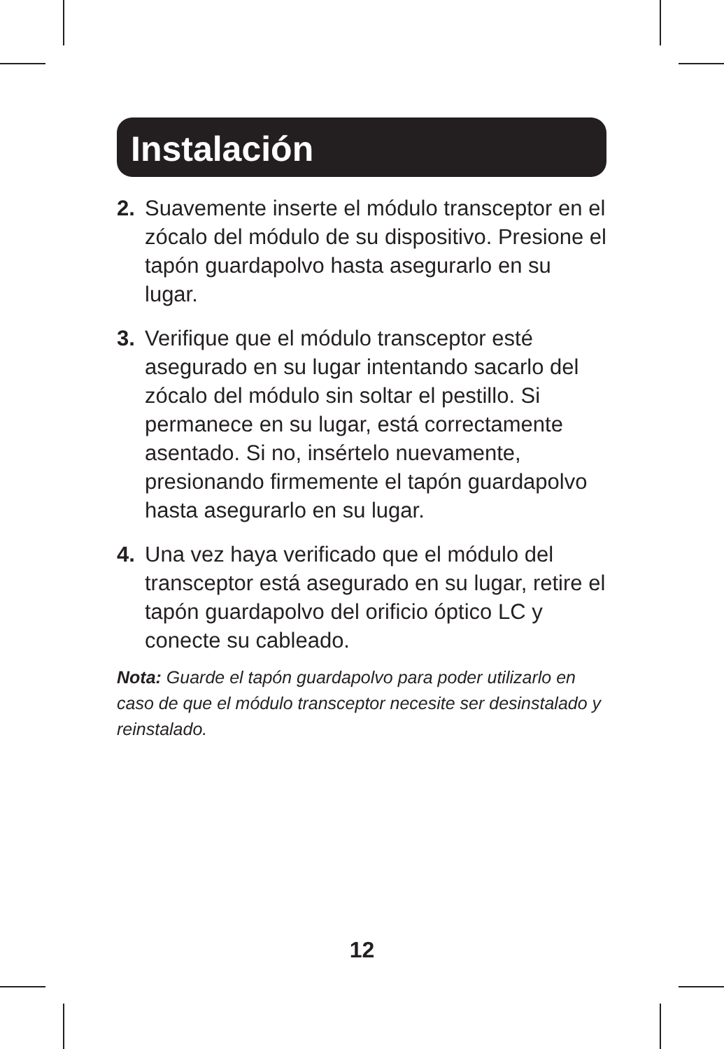Instalación
2. Suavemente inserte el módulo transceptor en el zócalo del módulo de su dispositivo. Presione el tapón guardapolvo hasta asegurarlo en su lugar.
3. Verifique que el módulo transceptor esté asegurado en su lugar intentando sacarlo del zócalo del módulo sin soltar el pestillo. Si permanece en su lugar, está correctamente asentado. Si no, insértelo nuevamente, presionando firmemente el tapón guardapolvo hasta asegurarlo en su lugar.
4. Una vez haya verificado que el módulo del transceptor está asegurado en su lugar, retire el tapón guardapolvo del orificio óptico LC y conecte su cableado.
Nota: Guarde el tapón guardapolvo para poder utilizarlo en caso de que el módulo transceptor necesite ser desinstalado y reinstalado.
12